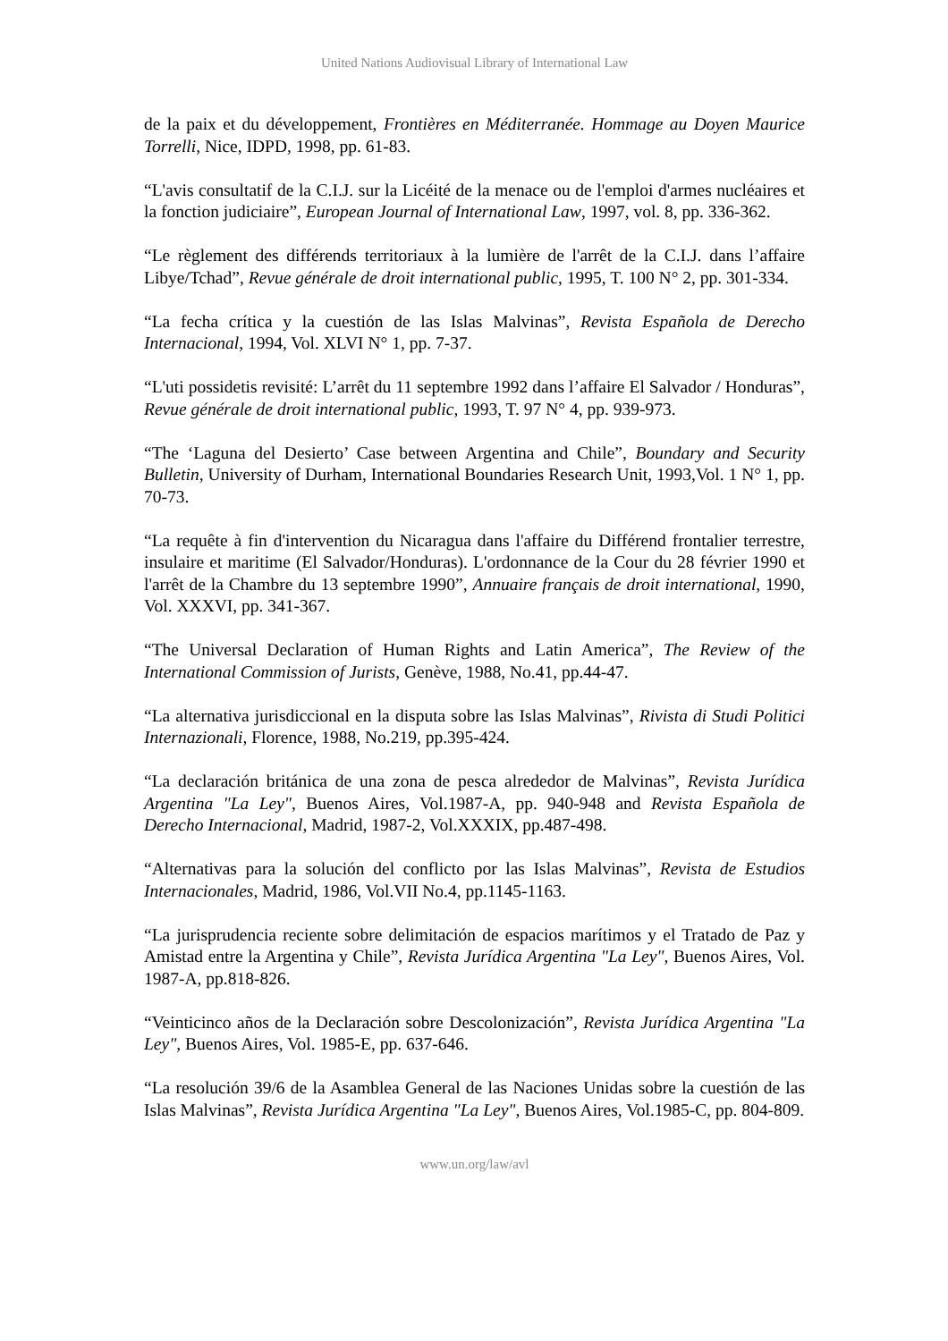United Nations Audiovisual Library of International Law
de la paix et du développement, Frontières en Méditerranée. Hommage au Doyen Maurice Torrelli, Nice, IDPD, 1998, pp. 61-83.
“L'avis consultatif de la C.I.J. sur la Licéité de la menace ou de l'emploi d'armes nucléaires et la fonction judiciaire”, European Journal of International Law, 1997, vol. 8, pp. 336-362.
“Le règlement des différends territoriaux à la lumière de l'arrêt de la C.I.J. dans l’affaire Libye/Tchad”, Revue générale de droit international public, 1995, T. 100 N° 2, pp. 301-334.
“La fecha crítica y la cuestión de las Islas Malvinas”, Revista Española de Derecho Internacional, 1994, Vol. XLVI N° 1, pp. 7-37.
“L'uti possidetis revisité: L’arrêt du 11 septembre 1992 dans l’affaire El Salvador / Honduras”, Revue générale de droit international public, 1993, T. 97 N° 4, pp. 939-973.
“The ‘Laguna del Desierto’ Case between Argentina and Chile”, Boundary and Security Bulletin, University of Durham, International Boundaries Research Unit, 1993,Vol. 1 N° 1, pp. 70-73.
“La requête à fin d'intervention du Nicaragua dans l'affaire du Différend frontalier terrestre, insulaire et maritime (El Salvador/Honduras). L'ordonnance de la Cour du 28 février 1990 et l'arrêt de la Chambre du 13 septembre 1990”, Annuaire français de droit international, 1990, Vol. XXXVI, pp. 341-367.
“The Universal Declaration of Human Rights and Latin America”, The Review of the International Commission of Jurists, Genève, 1988, No.41, pp.44-47.
“La alternativa jurisdiccional en la disputa sobre las Islas Malvinas”, Rivista di Studi Politici Internazionali, Florence, 1988, No.219, pp.395-424.
“La declaración británica de una zona de pesca alrededor de Malvinas”, Revista Jurídica Argentina "La Ley", Buenos Aires, Vol.1987-A, pp. 940-948 and Revista Española de Derecho Internacional, Madrid, 1987-2, Vol.XXXIX, pp.487-498.
“Alternativas para la solución del conflicto por las Islas Malvinas”, Revista de Estudios Internacionales, Madrid, 1986, Vol.VII No.4, pp.1145-1163.
“La jurisprudencia reciente sobre delimitación de espacios marítimos y el Tratado de Paz y Amistad entre la Argentina y Chile”, Revista Jurídica Argentina "La Ley", Buenos Aires, Vol. 1987-A, pp.818-826.
“Veinticinco años de la Declaración sobre Descolonización”, Revista Jurídica Argentina "La Ley", Buenos Aires, Vol. 1985-E, pp. 637-646.
“La resolución 39/6 de la Asamblea General de las Naciones Unidas sobre la cuestión de las Islas Malvinas”, Revista Jurídica Argentina "La Ley", Buenos Aires, Vol.1985-C, pp. 804-809.
www.un.org/law/avl